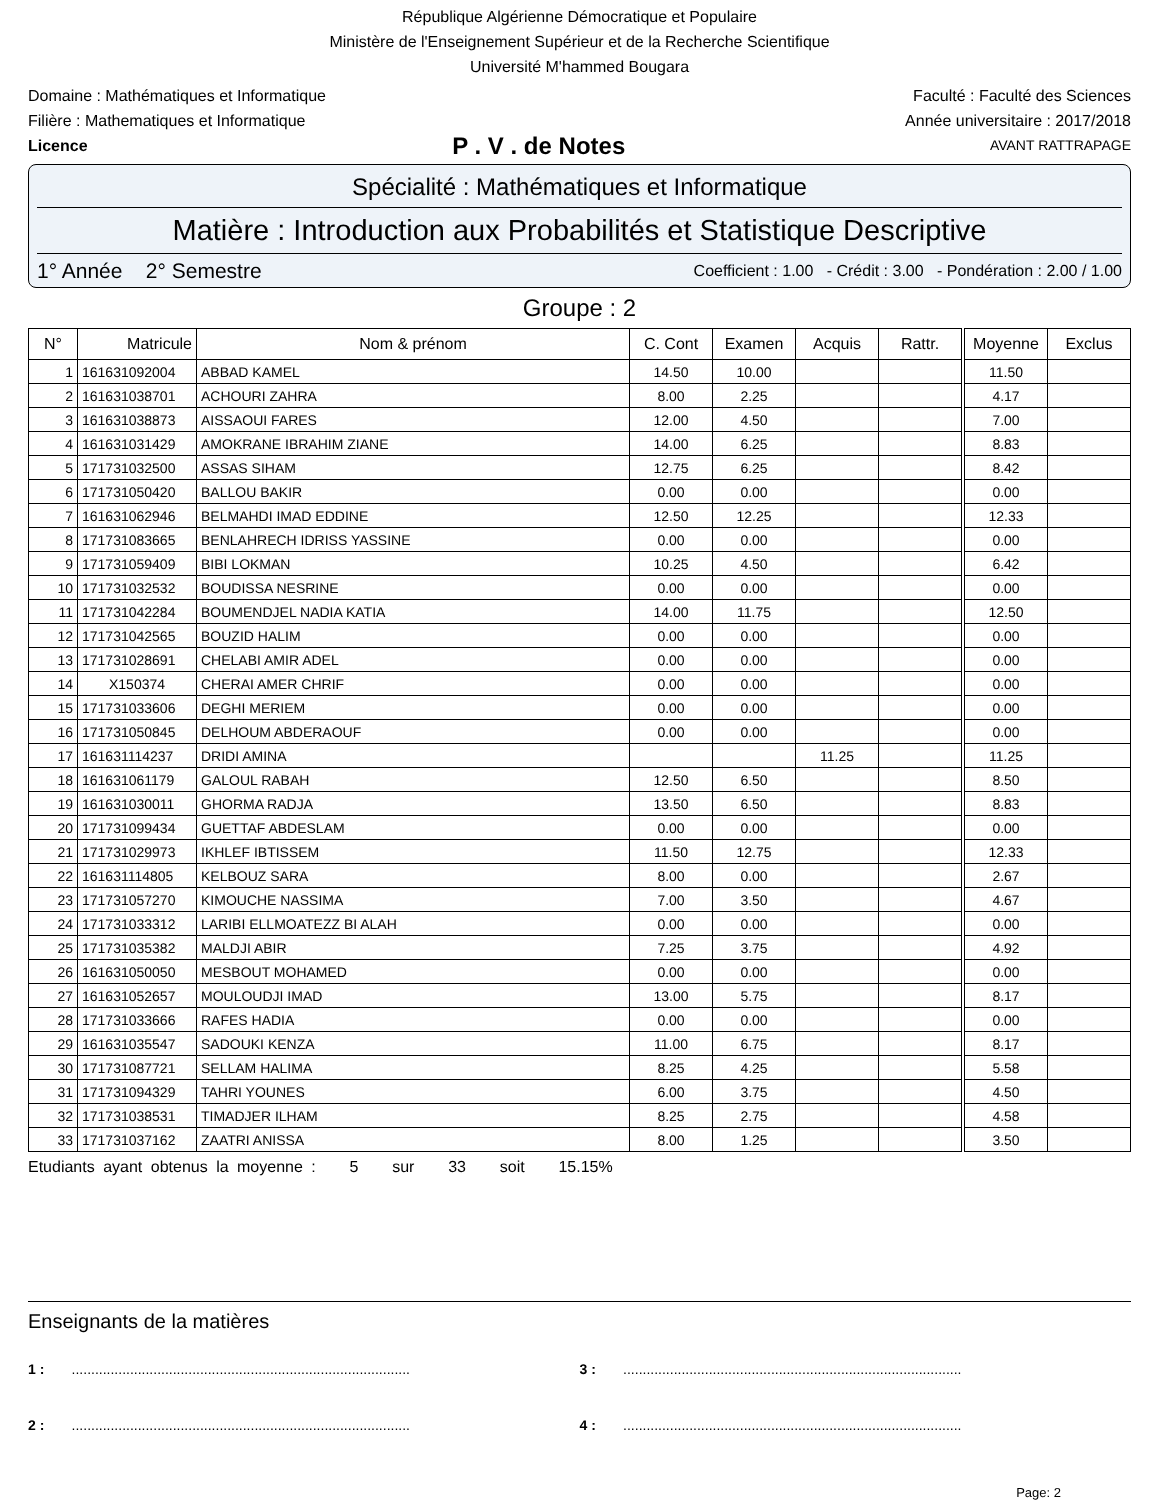République Algérienne Démocratique et Populaire
Ministère de l'Enseignement Supérieur et de la Recherche Scientifique
Université M'hammed Bougara
Domaine : Mathématiques et Informatique Faculté : Faculté des Sciences
Filière : Mathematiques et Informatique Année universitaire : 2017/2018
Licence P . V . de Notes AVANT RATTRAPAGE
Spécialité : Mathématiques et Informatique
Matière : Introduction aux Probabilités et Statistique Descriptive
1° Année 2° Semestre Coefficient : 1.00 - Crédit : 3.00 - Pondération : 2.00 / 1.00
Groupe : 2
| N° | Matricule | Nom & prénom | C. Cont | Examen | Acquis | Rattr. | Moyenne | Exclus |
| --- | --- | --- | --- | --- | --- | --- | --- | --- |
| 1 | 161631092004 | ABBAD KAMEL | 14.50 | 10.00 | | | 11.50 | |
| 2 | 161631038701 | ACHOURI ZAHRA | 8.00 | 2.25 | | | 4.17 | |
| 3 | 161631038873 | AISSAOUI FARES | 12.00 | 4.50 | | | 7.00 | |
| 4 | 161631031429 | AMOKRANE IBRAHIM ZIANE | 14.00 | 6.25 | | | 8.83 | |
| 5 | 171731032500 | ASSAS SIHAM | 12.75 | 6.25 | | | 8.42 | |
| 6 | 171731050420 | BALLOU BAKIR | 0.00 | 0.00 | | | 0.00 | |
| 7 | 161631062946 | BELMAHDI IMAD EDDINE | 12.50 | 12.25 | | | 12.33 | |
| 8 | 171731083665 | BENLAHRECH IDRISS YASSINE | 0.00 | 0.00 | | | 0.00 | |
| 9 | 171731059409 | BIBI LOKMAN | 10.25 | 4.50 | | | 6.42 | |
| 10 | 171731032532 | BOUDISSA NESRINE | 0.00 | 0.00 | | | 0.00 | |
| 11 | 171731042284 | BOUMENDJEL NADIA KATIA | 14.00 | 11.75 | | | 12.50 | |
| 12 | 171731042565 | BOUZID HALIM | 0.00 | 0.00 | | | 0.00 | |
| 13 | 171731028691 | CHELABI AMIR ADEL | 0.00 | 0.00 | | | 0.00 | |
| 14 | X150374 | CHERAI AMER CHRIF | 0.00 | 0.00 | | | 0.00 | |
| 15 | 171731033606 | DEGHI MERIEM | 0.00 | 0.00 | | | 0.00 | |
| 16 | 171731050845 | DELHOUM ABDERAOUF | 0.00 | 0.00 | | | 0.00 | |
| 17 | 161631114237 | DRIDI AMINA | | | 11.25 | | 11.25 | |
| 18 | 161631061179 | GALOUL RABAH | 12.50 | 6.50 | | | 8.50 | |
| 19 | 161631030011 | GHORMA RADJA | 13.50 | 6.50 | | | 8.83 | |
| 20 | 171731099434 | GUETTAF ABDESLAM | 0.00 | 0.00 | | | 0.00 | |
| 21 | 171731029973 | IKHLEF IBTISSEM | 11.50 | 12.75 | | | 12.33 | |
| 22 | 161631114805 | KELBOUZ SARA | 8.00 | 0.00 | | | 2.67 | |
| 23 | 171731057270 | KIMOUCHE NASSIMA | 7.00 | 3.50 | | | 4.67 | |
| 24 | 171731033312 | LARIBI ELLMOATEZZ BI ALAH | 0.00 | 0.00 | | | 0.00 | |
| 25 | 171731035382 | MALDJI ABIR | 7.25 | 3.75 | | | 4.92 | |
| 26 | 161631050050 | MESBOUT MOHAMED | 0.00 | 0.00 | | | 0.00 | |
| 27 | 161631052657 | MOULOUDJI IMAD | 13.00 | 5.75 | | | 8.17 | |
| 28 | 171731033666 | RAFES HADIA | 0.00 | 0.00 | | | 0.00 | |
| 29 | 161631035547 | SADOUKI KENZA | 11.00 | 6.75 | | | 8.17 | |
| 30 | 171731087721 | SELLAM HALIMA | 8.25 | 4.25 | | | 5.58 | |
| 31 | 171731094329 | TAHRI YOUNES | 6.00 | 3.75 | | | 4.50 | |
| 32 | 171731038531 | TIMADJER ILHAM | 8.25 | 2.75 | | | 4.58 | |
| 33 | 171731037162 | ZAATRI ANISSA | 8.00 | 1.25 | | | 3.50 | |
Etudiants ayant obtenus la moyenne : 5 sur 33 soit 15.15%
Enseignants de la matières
1 : .......................................................................................
3 : .......................................................................................
2 : .......................................................................................
4 : .......................................................................................
Page: 2